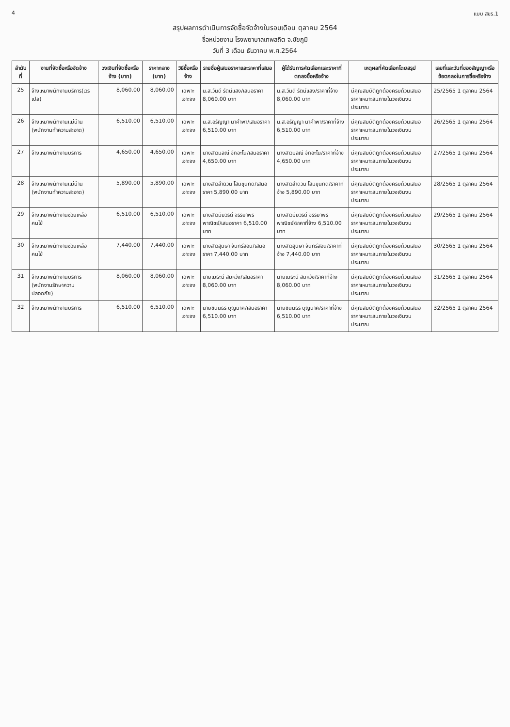4 แบบ สขร.1
สรุปผลการดำเนินการจัดซื้อจัดจ้างในรอบเดือน ตุลาคม 2564
ชื่อหน่วยงาน โรงพยาบาลเทพสถิต จ.ชัยภูมิ
วันที่ 3 เดือน ธันวาคม พ.ศ.2564
| ลำดับที่ | งานที่จัดซื้อหรือจัดจ้าง | วงเงินที่จัดซื้อหรือจ้าง (บาท) | ราคากลาง (บาท) | วิธีซื้อหรือจ้าง | รายชื่อผู้เสนอราคาและราคาที่เสนอ | ผู้ได้รับการคัดเลือกและราคาที่ตกลงซื้อหรือจ้าง | เหตุผลที่คัดเลือกโดยสรุป | เลขที่และวันที่ของสัญญาหรือข้อตกลงในการซื้อหรือจ้าง |
| --- | --- | --- | --- | --- | --- | --- | --- | --- |
| 25 | จ้างเหมาพนักงานบริการ(เวรเปล) | 8,060.00 | 8,060.00 | เฉพาะเจาะจง | น.ส.วันดี รัตน์แสง/เสนอราคา 8,060.00 บาท | น.ส.วันดี รัตน์แสง/ราคาที่จ้าง 8,060.00 บาท | มีคุณสมบัติถูกต้องครบถ้วนเสนอราคาเหมาะสมภายในวงเงินงบประมาณ | 25/2565 1 ตุลาคม 2564 |
| 26 | จ้างเหมาพนักงานแม่บ้าน (พนักงานทำความสะอาด) | 6,510.00 | 6,510.00 | เฉพาะเจาะจง | น.ส.อรัญญา นาคำพา/เสนอราคา 6,510.00 บาท | น.ส.อรัญญา นาคำพา/ราคาที่จ้าง 6,510.00 บาท | มีคุณสมบัติถูกต้องครบถ้วนเสนอราคาเหมาะสมภายในวงเงินงบประมาณ | 26/2565 1 ตุลาคม 2564 |
| 27 | จ้างเหมาพนักงานบริการ | 4,650.00 | 4,650.00 | เฉพาะเจาะจง | นางสาวมลิณี จักอะโน/เสนอราคา 4,650.00 บาท | นางสาวมลิณี จักอะโน/ราคาที่จ้าง 4,650.00 บาท | มีคุณสมบัติถูกต้องครบถ้วนเสนอราคาเหมาะสมภายในวงเงินงบประมาณ | 27/2565 1 ตุลาคม 2564 |
| 28 | จ้างเหมาพนักงานแม่บ้าน (พนักงานทำความสะอาด) | 5,890.00 | 5,890.00 | เฉพาะเจาะจง | นางสาวลำดวน โสมขุนทด/เสนอราคา 5,890.00 บาท | นางสาวลำดวน โสมขุนทด/ราคาที่จ้าง 5,890.00 บาท | มีคุณสมบัติถูกต้องครบถ้วนเสนอราคาเหมาะสมภายในวงเงินงบประมาณ | 28/2565 1 ตุลาคม 2564 |
| 29 | จ้างเหมาพนักงานช่วยเหลือคนไข้ | 6,510.00 | 6,510.00 | เฉพาะเจาะจง | นางสาวมัยวรดี จรรยาพรพาณิชย์/เสนอราคา 6,510.00 บาท | นางสาวมัยวรดี จรรยาพรพาณิชย์/ราคาที่จ้าง 6,510.00 บาท | มีคุณสมบัติถูกต้องครบถ้วนเสนอราคาเหมาะสมภายในวงเงินงบประมาณ | 29/2565 1 ตุลาคม 2564 |
| 30 | จ้างเหมาพนักงานช่วยเหลือคนไข้ | 7,440.00 | 7,440.00 | เฉพาะเจาะจง | นางสาวสุนิษา จันทร์สอน/เสนอราคา 7,440.00 บาท | นางสาวสุนิษา จันทร์สอน/ราคาที่จ้าง 7,440.00 บาท | มีคุณสมบัติถูกต้องครบถ้วนเสนอราคาเหมาะสมภายในวงเงินงบประมาณ | 30/2565 1 ตุลาคม 2564 |
| 31 | จ้างเหมาพนักงานบริการ (พนักงานรักษาความปลอดภัย) | 8,060.00 | 8,060.00 | เฉพาะเจาะจง | นายเมธะนี สมหวัง/เสนอราคา 8,060.00 บาท | นายเมธะนี สมหวัง/ราคาที่จ้าง 8,060.00 บาท | มีคุณสมบัติถูกต้องครบถ้วนเสนอราคาเหมาะสมภายในวงเงินงบประมาณ | 31/2565 1 ตุลาคม 2564 |
| 32 | จ้างเหมาพนักงานบริการ | 6,510.00 | 6,510.00 | เฉพาะเจาะจง | นายชินนธร บุญนาค/เสนอราคา 6,510.00 บาท | นายชินนธร บุญนาค/ราคาที่จ้าง 6,510.00 บาท | มีคุณสมบัติถูกต้องครบถ้วนเสนอราคาเหมาะสมภายในวงเงินงบประมาณ | 32/2565 1 ตุลาคม 2564 |